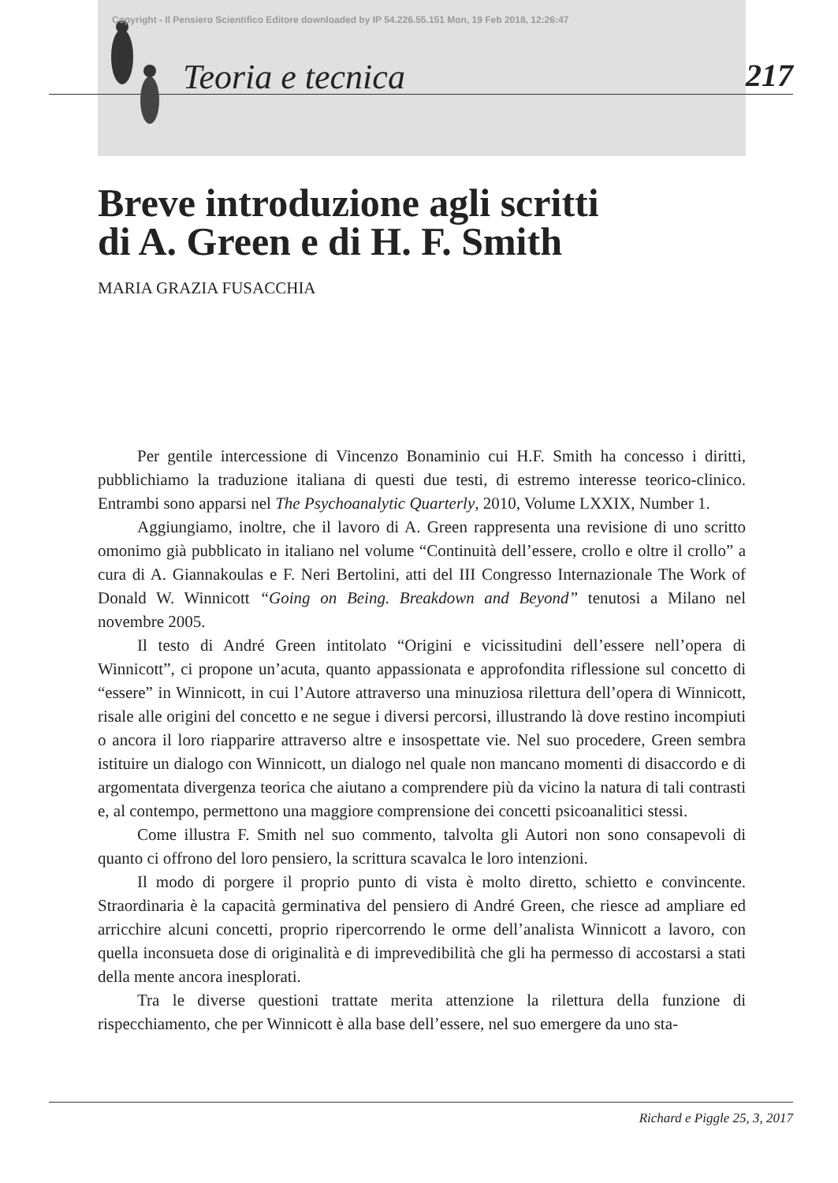Copyright - Il Pensiero Scientifico Editore downloaded by IP 54.226.55.151 Mon, 19 Feb 2018, 12:26:47
Teoria e tecnica 217
Breve introduzione agli scritti
di A. Green e di H. F. Smith
MARIA GRAZIA FUSACCHIA
Per gentile intercessione di Vincenzo Bonaminio cui H.F. Smith ha concesso i diritti, pubblichiamo la traduzione italiana di questi due testi, di estremo interesse teorico-clinico. Entrambi sono apparsi nel The Psychoanalytic Quarterly, 2010, Volume LXXIX, Number 1.
Aggiungiamo, inoltre, che il lavoro di A. Green rappresenta una revisione di uno scritto omonimo già pubblicato in italiano nel volume “Continuità dell’essere, crollo e oltre il crollo” a cura di A. Giannakoulas e F. Neri Bertolini, atti del III Congresso Internazionale The Work of Donald W. Winnicott “Going on Being. Breakdown and Beyond” tenutosi a Milano nel novembre 2005.
Il testo di André Green intitolato “Origini e vicissitudini dell’essere nell’opera di Winnicott”, ci propone un’acuta, quanto appassionata e approfondita riflessione sul concetto di “essere” in Winnicott, in cui l’Autore attraverso una minuziosa rilettura dell’opera di Winnicott, risale alle origini del concetto e ne segue i diversi percorsi, illustrando là dove restino incompiuti o ancora il loro riapparire attraverso altre e insospettate vie. Nel suo procedere, Green sembra istituire un dialogo con Winnicott, un dialogo nel quale non mancano momenti di disaccordo e di argomentata divergenza teorica che aiutano a comprendere più da vicino la natura di tali contrasti e, al contempo, permettono una maggiore comprensione dei concetti psicoanalitici stessi.
Come illustra F. Smith nel suo commento, talvolta gli Autori non sono consapevoli di quanto ci offrono del loro pensiero, la scrittura scavalca le loro intenzioni.
Il modo di porgere il proprio punto di vista è molto diretto, schietto e convincente. Straordinaria è la capacità germinativa del pensiero di André Green, che riesce ad ampliare ed arricchire alcuni concetti, proprio ripercorrendo le orme dell’analista Winnicott a lavoro, con quella inconsueta dose di originalità e di imprevedibilità che gli ha permesso di accostarsi a stati della mente ancora inesplorati.
Tra le diverse questioni trattate merita attenzione la rilettura della funzione di rispecchiamento, che per Winnicott è alla base dell’essere, nel suo emergere da uno sta-
Richard e Piggle 25, 3, 2017